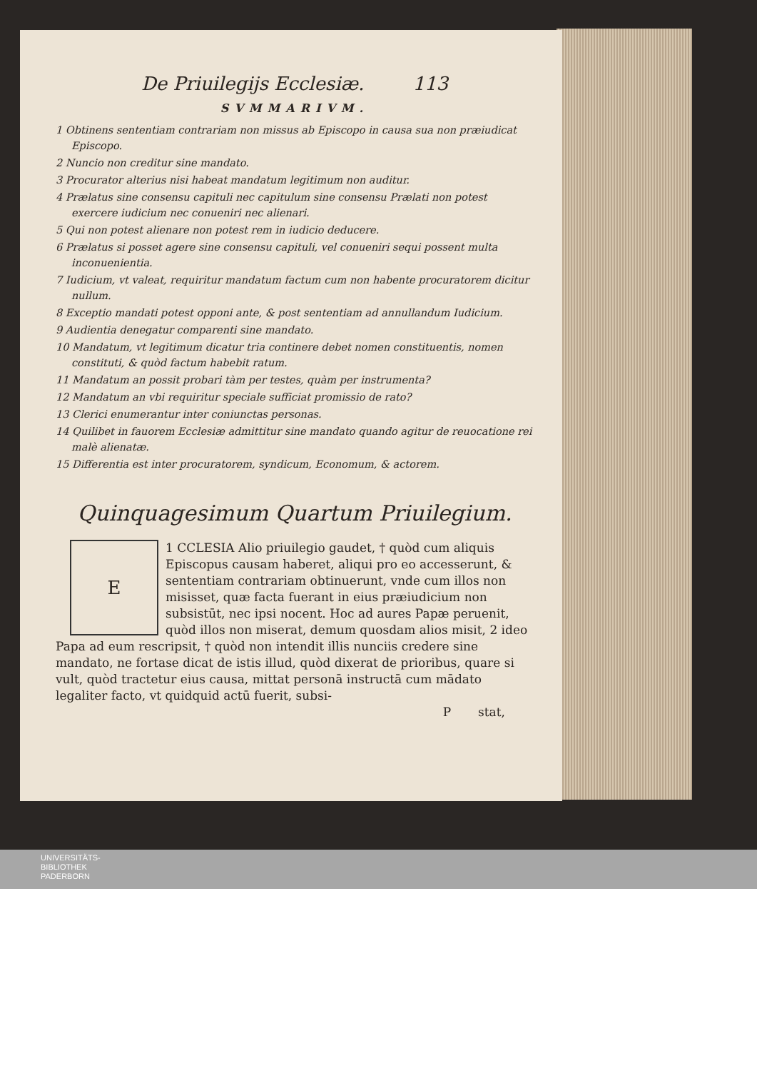De Priuilegijs Ecclesiæ. 113
SVMMARIVM.
1 Obtinens sententiam contrariam non missus ab Episcopo in causa sua non præiudicat Episcopo.
2 Nuncio non creditur sine mandato.
3 Procurator alterius nisi habeat mandatum legitimum non auditur.
4 Prælatus sine consensu capituli nec capitulum sine consensu Prælati non potest exercere iudicium nec conueniri nec alienari.
5 Qui non potest alienare non potest rem in iudicio deducere.
6 Prælatus si posset agere sine consensu capituli, vel conueniri sequi possent multa inconuenientia.
7 Iudicium, vt valeat, requiritur mandatum factum cum non habente procuratorem dicitur nullum.
8 Exceptio mandati potest opponi ante, & post sententiam ad annullandum Iudicium.
9 Audientia denegatur comparenti sine mandato.
10 Mandatum, vt legitimum dicatur tria continere debet nomen constituentis, nomen constituti, & quòd factum habebit ratum.
11 Mandatum an possit probari tàm per testes, quàm per instrumenta?
12 Mandatum an vbi requiritur speciale sufficiat promissio de rato?
13 Clerici enumerantur inter coniunctas personas.
14 Quilibet in fauorem Ecclesiæ admittitur sine mandato quando agitur de reuocatione rei malè alienatæ.
15 Differentia est inter procuratorem, syndicum, Economum, & actorem.
Quinquagesimum Quartum Priuilegium.
E
1 CCLESIA Alio priuilegio gaudet, † quòd cum aliquis Episcopus causam haberet, aliqui pro eo accesserunt, & sententiam contrariam obtinuerunt, vnde cum illos non misisset, quæ facta fuerant in eius præiudicium non subsistūt, nec ipsi nocent. Hoc ad aures Papæ peruenit, quòd illos non miserat, demum quosdam alios misit, 2 ideo Papa ad eum rescripsit, † quòd non intendit illis nunciis credere sine mandato, ne fortase dicat de istis illud, quòd dixerat de prioribus, quare si vult, quòd tractetur eius causa, mittat personā instructā cum mādato legaliter facto, vt quidquid actū fuerit, subsi-
P stat,
UNIVERSITÄTS-
BIBLIOTHEK
PADERBORN